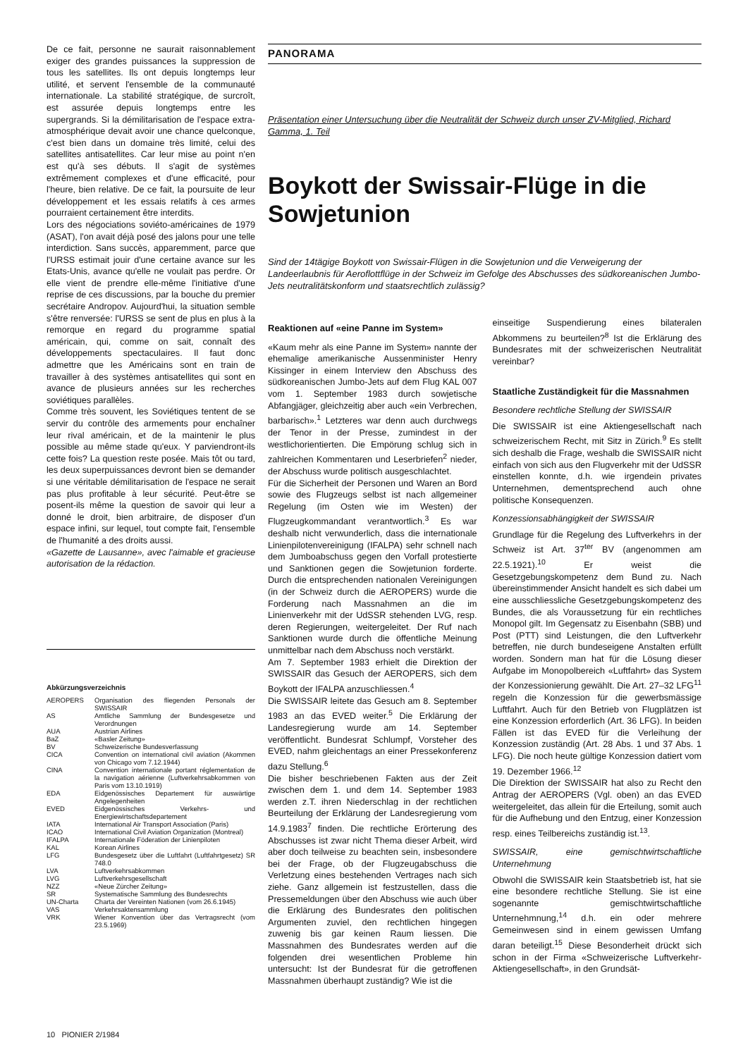De ce fait, personne ne saurait raisonnablement exiger des grandes puissances la suppression de tous les satellites. Ils ont depuis longtemps leur utilité, et servent l'ensemble de la communauté internationale. La stabilité stratégique, de surcroît, est assurée depuis longtemps entre les supergrands. Si la démilitarisation de l'espace extra-atmosphérique devait avoir une chance quelconque, c'est bien dans un domaine très limité, celui des satellites antisatellites. Car leur mise au point n'en est qu'à ses débuts. Il s'agit de systèmes extrêmement complexes et d'une efficacité, pour l'heure, bien relative. De ce fait, la poursuite de leur développement et les essais relatifs à ces armes pourraient certainement être interdits.
Lors des négociations soviéto-américaines de 1979 (ASAT), l'on avait déjà posé des jalons pour une telle interdiction. Sans succès, apparemment, parce que l'URSS estimait jouir d'une certaine avance sur les Etats-Unis, avance qu'elle ne voulait pas perdre. Or elle vient de prendre elle-même l'initiative d'une reprise de ces discussions, par la bouche du premier secrétaire Andropov. Aujourd'hui, la situation semble s'être renversée: l'URSS se sent de plus en plus à la remorque en regard du programme spatial américain, qui, comme on sait, connaît des développements spectaculaires. Il faut donc admettre que les Américains sont en train de travailler à des systèmes antisatellites qui sont en avance de plusieurs années sur les recherches soviétiques parallèles.
Comme très souvent, les Soviétiques tentent de se servir du contrôle des armements pour enchaîner leur rival américain, et de la maintenir le plus possible au même stade qu'eux. Y parviendront-ils cette fois? La question reste posée. Mais tôt ou tard, les deux superpuissances devront bien se demander si une véritable démilitarisation de l'espace ne serait pas plus profitable à leur sécurité. Peut-être se posent-ils même la question de savoir qui leur a donné le droit, bien arbitraire, de disposer d'un espace infini, sur lequel, tout compte fait, l'ensemble de l'humanité a des droits aussi.
«Gazette de Lausanne», avec l'aimable et gracieuse autorisation de la rédaction.
Abkürzungsverzeichnis
| AEROPERS | Organisation des fliegenden Personals der SWISSAIR |
| AS | Amtliche Sammlung der Bundesgesetze und Verordnungen |
| AUA | Austrian Airlines |
| BaZ | «Basler Zeitung» |
| BV | Schweizerische Bundesverfassung |
| CICA | Convention on international civil aviation (Akommen von Chicago vom 7.12.1944) |
| CINA | Convention internationale portant réglementation de la navigation aérienne (Luftverkehrsabkommen von Paris vom 13.10.1919) |
| EDA | Eidgenössisches Departement für auswärtige Angelegenheiten |
| EVED | Eidgenössisches Verkehrs- und Energiewirtschaftsdepartement |
| IATA | International Air Transport Association (Paris) |
| ICAO | International Civil Aviation Organization (Montreal) |
| IFALPA | Internationale Föderation der Linienpiloten |
| KAL | Korean Airlines |
| LFG | Bundesgesetz über die Luftfahrt (Luftfahrtgesetz) SR 748.0 |
| LVA | Luftverkehrsabkommen |
| LVG | Luftverkehrsgesellschaft |
| NZZ | «Neue Zürcher Zeitung» |
| SR | Systematische Sammlung des Bundesrechts |
| UN-Charta | Charta der Vereinten Nationen (vom 26.6.1945) |
| VAS | Verkehrsaktensammlung |
| VRK | Wiener Konvention über das Vertragsrecht (vom 23.5.1969) |
PANORAMA
Präsentation einer Untersuchung über die Neutralität der Schweiz durch unser ZV-Mitglied, Richard Gamma, 1. Teil
Boykott der Swissair-Flüge in die Sowjetunion
Sind der 14tägige Boykott von Swissair-Flügen in die Sowjetunion und die Verweigerung der Landeerlaubnis für Aeroflottflüge in der Schweiz im Gefolge des Abschusses des südkoreanischen Jumbo-Jets neutralitätskonform und staatsrechtlich zulässig?
Reaktionen auf «eine Panne im System»
«Kaum mehr als eine Panne im System» nannte der ehemalige amerikanische Aussenminister Henry Kissinger in einem Interview den Abschuss des südkoreanischen Jumbo-Jets auf dem Flug KAL 007 vom 1. September 1983 durch sowjetische Abfangjäger, gleichzeitig aber auch «ein Verbrechen, barbarisch».<sup>1</sup> Letzteres war denn auch durchwegs der Tenor in der Presse, zumindest in der westlichorientierten. Die Empörung schlug sich in zahlreichen Kommentaren und Leserbriefen<sup>2</sup> nieder, der Abschuss wurde politisch ausgeschlachtet.
Für die Sicherheit der Personen und Waren an Bord sowie des Flugzeugs selbst ist nach allgemeiner Regelung (im Osten wie im Westen) der Flugzeugkommandant verantwortlich.<sup>3</sup> Es war deshalb nicht verwunderlich, dass die internationale Linienpilotenvereinigung (IFALPA) sehr schnell nach dem Jumboabschuss gegen den Vorfall protestierte und Sanktionen gegen die Sowjetunion forderte. Durch die entsprechenden nationalen Vereinigungen (in der Schweiz durch die AEROPERS) wurde die Forderung nach Massnahmen an die im Linienverkehr mit der UdSSR stehenden LVG, resp. deren Regierungen, weitergeleitet. Der Ruf nach Sanktionen wurde durch die öffentliche Meinung unmittelbar nach dem Abschuss noch verstärkt.
Am 7. September 1983 erhielt die Direktion der SWISSAIR das Gesuch der AEROPERS, sich dem Boykott der IFALPA anzuschliessen.<sup>4</sup>
Die SWISSAIR leitete das Gesuch am 8. September 1983 an das EVED weiter.<sup>5</sup> Die Erklärung der Landesregierung wurde am 14. September veröffentlicht. Bundesrat Schlumpf, Vorsteher des EVED, nahm gleichentags an einer Pressekonferenz dazu Stellung.<sup>6</sup>
Die bisher beschriebenen Fakten aus der Zeit zwischen dem 1. und dem 14. September 1983 werden z.T. ihren Niederschlag in der rechtlichen Beurteilung der Erklärung der Landesregierung vom 14.9.1983<sup>7</sup> finden. Die rechtliche Erörterung des Abschusses ist zwar nicht Thema dieser Arbeit, wird aber doch teilweise zu beachten sein, insbesondere bei der Frage, ob der Flugzeugabschuss die Verletzung eines bestehenden Vertrages nach sich ziehe. Ganz allgemein ist festzustellen, dass die Pressemeldungen über den Abschuss wie auch über die Erklärung des Bundesrates den politischen Argumenten zuviel, den rechtlichen hingegen zuwenig bis gar keinen Raum liessen. Die Massnahmen des Bundesrates werden auf die folgenden drei wesentlichen Probleme hin untersucht: Ist der Bundesrat für die getroffenen Massnahmen überhaupt zuständig? Wie ist die
einseitige Suspendierung eines bilateralen Abkommens zu beurteilen?<sup>8</sup> Ist die Erklärung des Bundesrates mit der schweizerischen Neutralität vereinbar?
Staatliche Zuständigkeit für die Massnahmen
Besondere rechtliche Stellung der SWISSAIR
Die SWISSAIR ist eine Aktiengesellschaft nach schweizerischem Recht, mit Sitz in Zürich.<sup>9</sup> Es stellt sich deshalb die Frage, weshalb die SWISSAIR nicht einfach von sich aus den Flugverkehr mit der UdSSR einstellen konnte, d.h. wie irgendein privates Unternehmen, dementsprechend auch ohne politische Konsequenzen.
Konzessionsabhängigkeit der SWISSAIR
Grundlage für die Regelung des Luftverkehrs in der Schweiz ist Art. 37<sup>ter</sup> BV (angenommen am 22.5.1921).<sup>10</sup> Er weist die Gesetzgebungskompetenz dem Bund zu. Nach übereinstimmender Ansicht handelt es sich dabei um eine ausschliessliche Gesetzgebungskompetenz des Bundes, die als Voraussetzung für ein rechtliches Monopol gilt. Im Gegensatz zu Eisenbahn (SBB) und Post (PTT) sind Leistungen, die den Luftverkehr betreffen, nie durch bundeseigene Anstalten erfüllt worden. Sondern man hat für die Lösung dieser Aufgabe im Monopolbereich «Luftfahrt» das System der Konzessionierung gewählt. Die Art. 27–32 LFG<sup>11</sup> regeln die Konzession für die gewerbsmässige Luftfahrt. Auch für den Betrieb von Flugplätzen ist eine Konzession erforderlich (Art. 36 LFG). In beiden Fällen ist das EVED für die Verleihung der Konzession zuständig (Art. 28 Abs. 1 und 37 Abs. 1 LFG). Die noch heute gültige Konzession datiert vom 19. Dezember 1966.<sup>12</sup>
Die Direktion der SWISSAIR hat also zu Recht den Antrag der AEROPERS (Vgl. oben) an das EVED weitergeleitet, das allein für die Erteilung, somit auch für die Aufhebung und den Entzug, einer Konzession resp. eines Teilbereichs zuständig ist.<sup>13</sup>.
SWISSAIR, eine gemischtwirtschaftliche Unternehmung
Obwohl die SWISSAIR kein Staatsbetrieb ist, hat sie eine besondere rechtliche Stellung. Sie ist eine sogenannte gemischtwirtschaftliche Unternehmnung,<sup>14</sup> d.h. ein oder mehrere Gemeinwesen sind in einem gewissen Umfang daran beteiligt.<sup>15</sup> Diese Besonderheit drückt sich schon in der Firma «Schweizerische Luftverkehr-Aktiengesellschaft», in den Grundsät-
10 PIONIER 2/1984